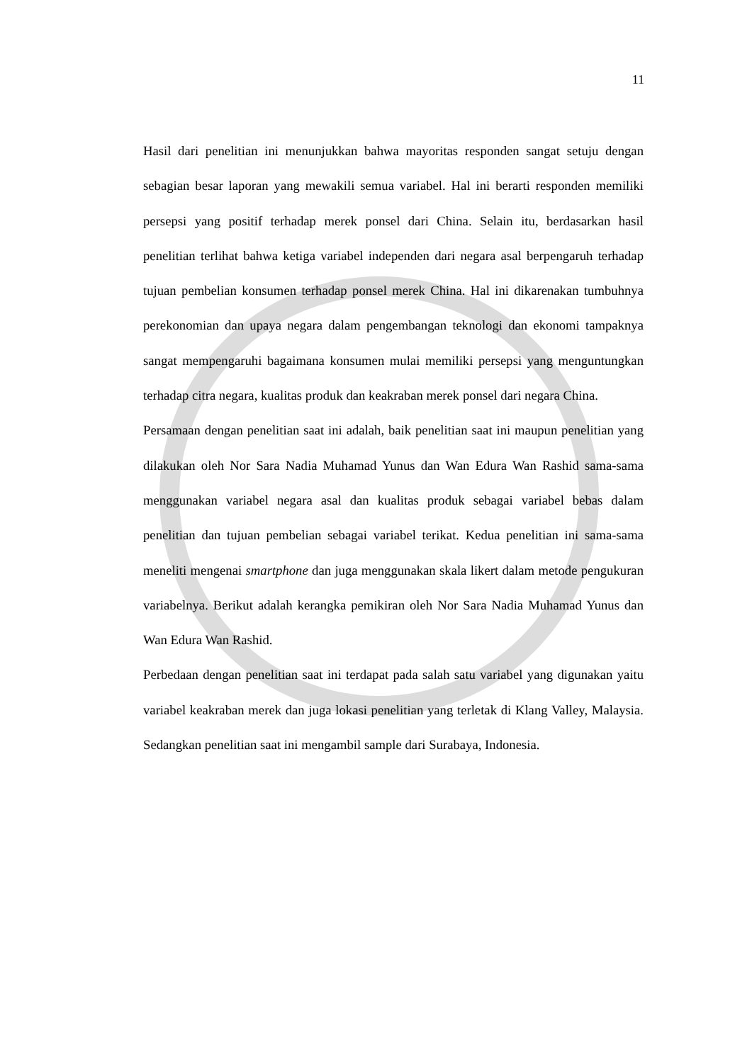11
Hasil dari penelitian ini menunjukkan bahwa mayoritas responden sangat setuju dengan sebagian besar laporan yang mewakili semua variabel. Hal ini berarti responden memiliki persepsi yang positif terhadap merek ponsel dari China. Selain itu, berdasarkan hasil penelitian terlihat bahwa ketiga variabel independen dari negara asal berpengaruh terhadap tujuan pembelian konsumen terhadap ponsel merek China. Hal ini dikarenakan tumbuhnya perekonomian dan upaya negara dalam pengembangan teknologi dan ekonomi tampaknya sangat mempengaruhi bagaimana konsumen mulai memiliki persepsi yang menguntungkan terhadap citra negara, kualitas produk dan keakraban merek ponsel dari negara China.
Persamaan dengan penelitian saat ini adalah, baik penelitian saat ini maupun penelitian yang dilakukan oleh Nor Sara Nadia Muhamad Yunus dan Wan Edura Wan Rashid sama-sama menggunakan variabel negara asal dan kualitas produk sebagai variabel bebas dalam penelitian dan tujuan pembelian sebagai variabel terikat. Kedua penelitian ini sama-sama meneliti mengenai smartphone dan juga menggunakan skala likert dalam metode pengukuran variabelnya. Berikut adalah kerangka pemikiran oleh Nor Sara Nadia Muhamad Yunus dan Wan Edura Wan Rashid.
Perbedaan dengan penelitian saat ini terdapat pada salah satu variabel yang digunakan yaitu variabel keakraban merek dan juga lokasi penelitian yang terletak di Klang Valley, Malaysia. Sedangkan penelitian saat ini mengambil sample dari Surabaya, Indonesia.